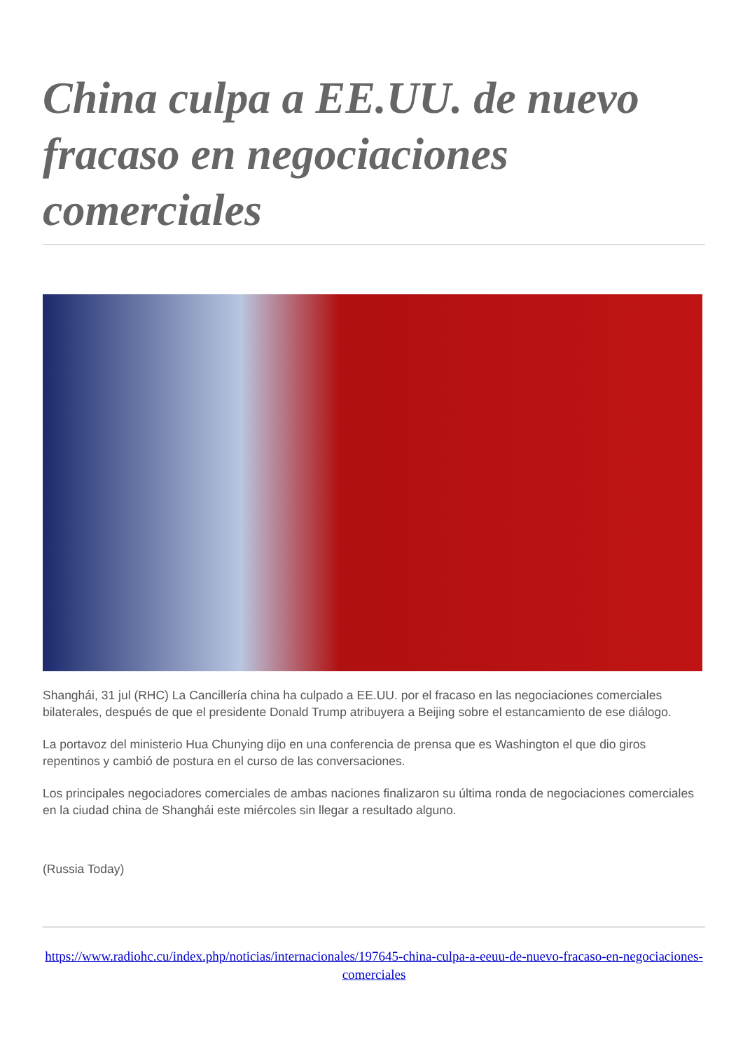China culpa a EE.UU. de nuevo fracaso en negociaciones comerciales
Shanghái, 31 jul (RHC) La Cancillería china ha culpado a EE.UU. por el fracaso en las negociaciones comerciales bilaterales, después de que el presidente Donald Trump atribuyera a Beijing sobre el estancamiento de ese diálogo.
La portavoz del ministerio Hua Chunying dijo en una conferencia de prensa que es Washington el que dio giros repentinos y cambió de postura en el curso de las conversaciones.
Los principales negociadores comerciales de ambas naciones finalizaron su última ronda de negociaciones comerciales en la ciudad china de Shanghái este miércoles sin llegar a resultado alguno.
(Russia Today)
https://www.radiohc.cu/index.php/noticias/internacionales/197645-china-culpa-a-eeuu-de-nuevo-fracaso-en-negociaciones-comerciales